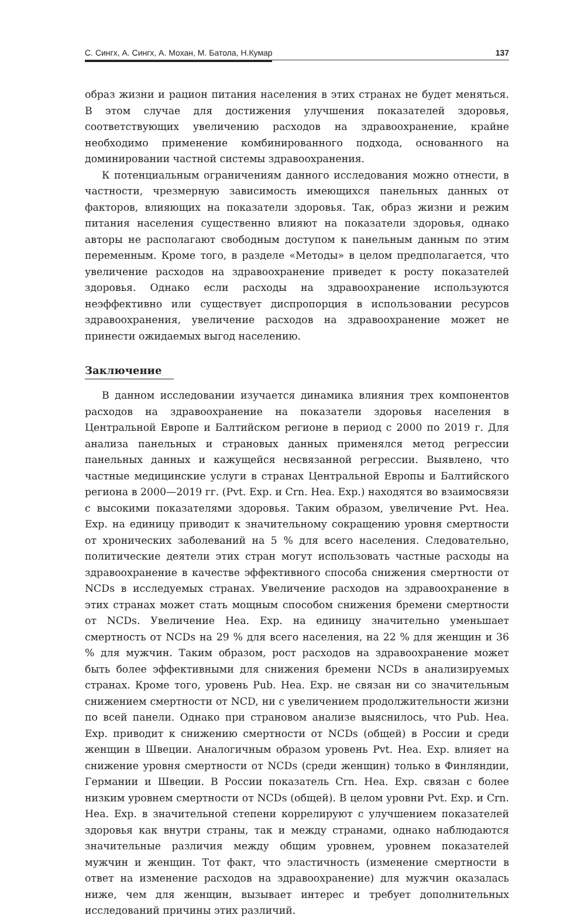С. Сингх, А. Сингх, А. Мохан, М. Батола, Н.Кумар 137
образ жизни и рацион питания населения в этих странах не будет меняться. В этом случае для достижения улучшения показателей здоровья, соответствующих увеличению расходов на здравоохранение, крайне необходимо применение комбинированного подхода, основанного на доминировании частной системы здравоохранения.
К потенциальным ограничениям данного исследования можно отнести, в частности, чрезмерную зависимость имеющихся панельных данных от факторов, влияющих на показатели здоровья. Так, образ жизни и режим питания населения существенно влияют на показатели здоровья, однако авторы не располагают свободным доступом к панельным данным по этим переменным. Кроме того, в разделе «Методы» в целом предполагается, что увеличение расходов на здравоохранение приведет к росту показателей здоровья. Однако если расходы на здравоохранение используются неэффективно или существует диспропорция в использовании ресурсов здравоохранения, увеличение расходов на здравоохранение может не принести ожидаемых выгод населению.
Заключение
В данном исследовании изучается динамика влияния трех компонентов расходов на здравоохранение на показатели здоровья населения в Центральной Европе и Балтийском регионе в период с 2000 по 2019 г. Для анализа панельных и страновых данных применялся метод регрессии панельных данных и кажущейся несвязанной регрессии. Выявлено, что частные медицинские услуги в странах Центральной Европы и Балтийского региона в 2000—2019 гг. (Pvt. Exp. и Crn. Hea. Exp.) находятся во взаимосвязи с высокими показателями здоровья. Таким образом, увеличение Pvt. Hea. Exp. на единицу приводит к значительному сокращению уровня смертности от хронических заболеваний на 5 % для всего населения. Следовательно, политические деятели этих стран могут использовать частные расходы на здравоохранение в качестве эффективного способа снижения смертности от NCDs в исследуемых странах. Увеличение расходов на здравоохранение в этих странах может стать мощным способом снижения бремени смертности от NCDs. Увеличение Hea. Exp. на единицу значительно уменьшает смертность от NCDs на 29 % для всего населения, на 22 % для женщин и 36 % для мужчин. Таким образом, рост расходов на здравоохранение может быть более эффективными для снижения бремени NCDs в анализируемых странах. Кроме того, уровень Pub. Hea. Exp. не связан ни со значительным снижением смертности от NCD, ни с увеличением продолжительности жизни по всей панели. Однако при страновом анализе выяснилось, что Pub. Hea. Exp. приводит к снижению смертности от NCDs (общей) в России и среди женщин в Швеции. Аналогичным образом уровень Pvt. Hea. Exp. влияет на снижение уровня смертности от NCDs (среди женщин) только в Финляндии, Германии и Швеции. В России показатель Crn. Hea. Exp. связан с более низким уровнем смертности от NCDs (общей). В целом уровни Pvt. Exp. и Crn. Hea. Exp. в значительной степени коррелируют с улучшением показателей здоровья как внутри страны, так и между странами, однако наблюдаются значительные различия между общим уровнем, уровнем показателей мужчин и женщин. Тот факт, что эластичность (изменение смертности в ответ на изменение расходов на здравоохранение) для мужчин оказалась ниже, чем для женщин, вызывает интерес и требует дополнительных исследований причины этих различий.